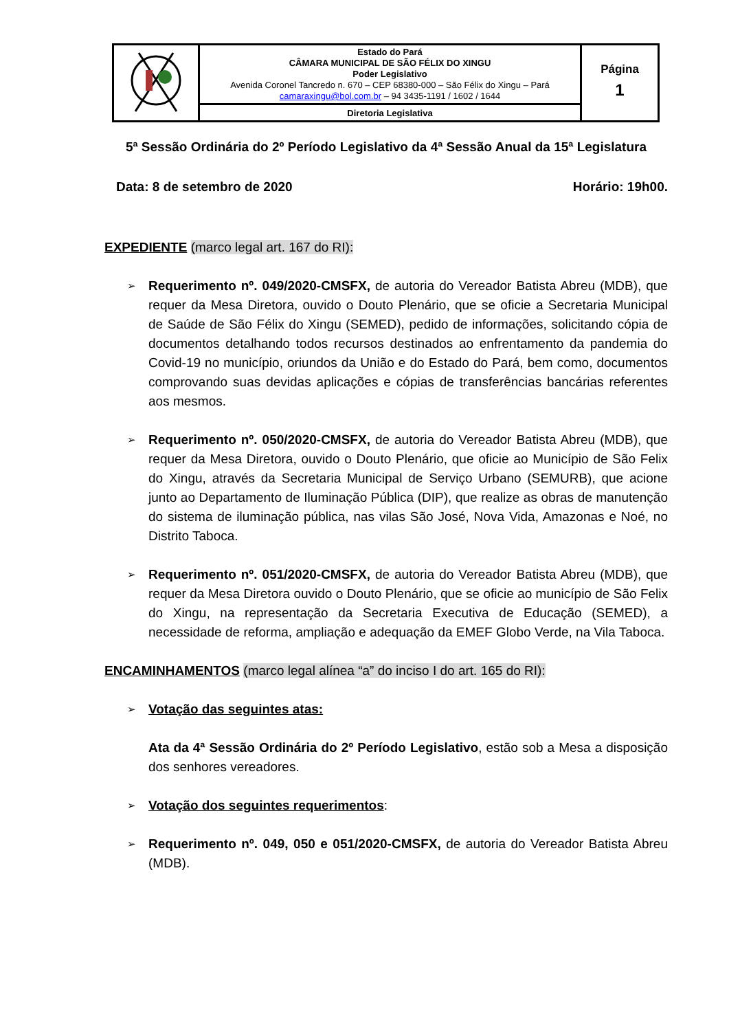| | Estado do Pará CÂMARA MUNICIPAL DE SÃO FÉLIX DO XINGU Poder Legislativo Avenida Coronel Tancredo n. 670 – CEP 68380-000 – São Félix do Xingu – Pará camaraxingu@bol.com.br – 94 3435-1191 / 1602 / 1644 | Página 1 |
| | Diretoria Legislativa | |
5ª Sessão Ordinária do 2º Período Legislativo da 4ª Sessão Anual da 15ª Legislatura
Data: 8 de setembro de 2020 Horário: 19h00.
EXPEDIENTE (marco legal art. 167 do RI):
➢
Requerimento nº. 049/2020-CMSFX, de autoria do Vereador Batista Abreu (MDB), que requer da Mesa Diretora, ouvido o Douto Plenário, que se oficie a Secretaria Municipal de Saúde de São Félix do Xingu (SEMED), pedido de informações, solicitando cópia de documentos detalhando todos recursos destinados ao enfrentamento da pandemia do Covid-19 no município, oriundos da União e do Estado do Pará, bem como, documentos comprovando suas devidas aplicações e cópias de transferências bancárias referentes aos mesmos.
➢
Requerimento nº. 050/2020-CMSFX, de autoria do Vereador Batista Abreu (MDB), que requer da Mesa Diretora, ouvido o Douto Plenário, que oficie ao Município de São Felix do Xingu, através da Secretaria Municipal de Serviço Urbano (SEMURB), que acione junto ao Departamento de Iluminação Pública (DIP), que realize as obras de manutenção do sistema de iluminação pública, nas vilas São José, Nova Vida, Amazonas e Noé, no Distrito Taboca.
➢
Requerimento nº. 051/2020-CMSFX, de autoria do Vereador Batista Abreu (MDB), que requer da Mesa Diretora ouvido o Douto Plenário, que se oficie ao município de São Felix do Xingu, na representação da Secretaria Executiva de Educação (SEMED), a necessidade de reforma, ampliação e adequação da EMEF Globo Verde, na Vila Taboca.
ENCAMINHAMENTOS (marco legal alínea “a” do inciso I do art. 165 do RI):
➢
Votação das seguintes atas:
Ata da 4ª Sessão Ordinária do 2º Período Legislativo, estão sob a Mesa a disposição dos senhores vereadores.
➢
Votação dos seguintes requerimentos:
➢
Requerimento nº. 049, 050 e 051/2020-CMSFX, de autoria do Vereador Batista Abreu (MDB).